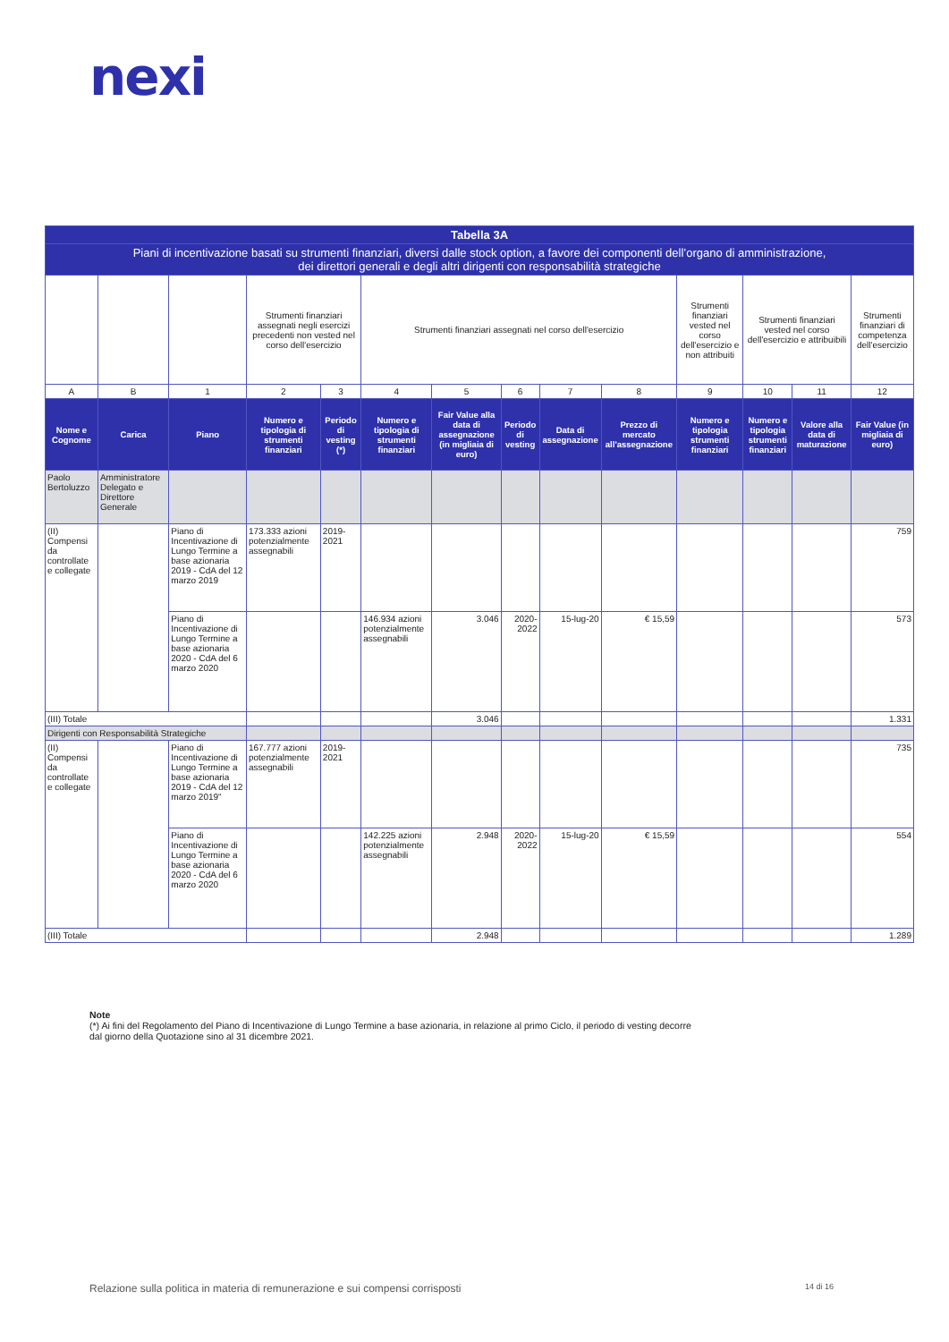nexi
| Tabella 3A | | | | | | | | | | | | | |
| --- | --- | --- | --- | --- | --- | --- | --- | --- | --- | --- | --- | --- | --- |
| Piani di incentivazione basati su strumenti finanziari, diversi dalle stock option, a favore dei componenti dell’organo di amministrazione, dei direttori generali e degli altri dirigenti con responsabilità strategiche | | | | | | | | | | | | | |
| | | | Strumenti finanziari assegnati negli esercizi precedenti non vested nel corso dell'esercizio | | Strumenti finanziari assegnati nel corso dell'esercizio | | | | | Strumenti finanziari vested nel corso dell'esercizio e non attribuiti | Strumenti finanziari vested nel corso dell'esercizio e attribuibili | | Strumenti finanziari di competenza dell'esercizio |
| A | B | 1 | 2 | 3 | 4 | 5 | 6 | 7 | 8 | 9 | 10 | 11 | 12 |
| Nome e Cognome | Carica | Piano | Numero e tipologia di strumenti finanziari | Periodo di vesting (*) | Numero e tipologia di strumenti finanziari | Fair Value alla data di assegnazione (in migliaia di euro) | Periodo di vesting | Data di assegnazione | Prezzo di mercato all'assegnazione | Numero e tipologia strumenti finanziari | Numero e tipologia strumenti finanziari | Valore alla data di maturazione | Fair Value (in migliaia di euro) |
| Paolo Bertoluzzo | Amministratore Delegato e Direttore Generale | | | | | | | | | | | | |
| (II) Compensi da controllate e collegate | | Piano di Incentivazione di Lungo Termine a base azionaria 2019 - CdA del 12 marzo 2019 | 173.333 azioni potenzialmente assegnabili | 2019-2021 | | | | | | | | | 759 |
| | | Piano di Incentivazione di Lungo Termine a base azionaria 2020 - CdA del 6 marzo 2020 | | | 146.934 azioni potenzialmente assegnabili | 3.046 | 2020-2022 | 15-lug-20 | € 15,59 | | | | 573 |
| (III) Totale | | | | | | 3.046 | | | | | | | 1.331 |
| Dirigenti con Responsabilità Strategiche | | | | | | | | | | | | | |
| (II) Compensi da controllate e collegate | | Piano di Incentivazione di Lungo Termine a base azionaria 2019 - CdA del 12 marzo 2019" | 167.777 azioni potenzialmente assegnabili | 2019-2021 | | | | | | | | | 735 |
| | | Piano di Incentivazione di Lungo Termine a base azionaria 2020 - CdA del 6 marzo 2020 | | | 142.225 azioni potenzialmente assegnabili | 2.948 | 2020-2022 | 15-lug-20 | € 15,59 | | | | 554 |
| (III) Totale | | | | | | 2.948 | | | | | | | 1.289 |
Note
(*) Ai fini del Regolamento del Piano di Incentivazione di Lungo Termine a base azionaria, in relazione al primo Ciclo, il periodo di vesting decorre dal giorno della Quotazione sino al 31 dicembre 2021.
Relazione sulla politica in materia di remunerazione e sui compensi corrisposti 14 di 16